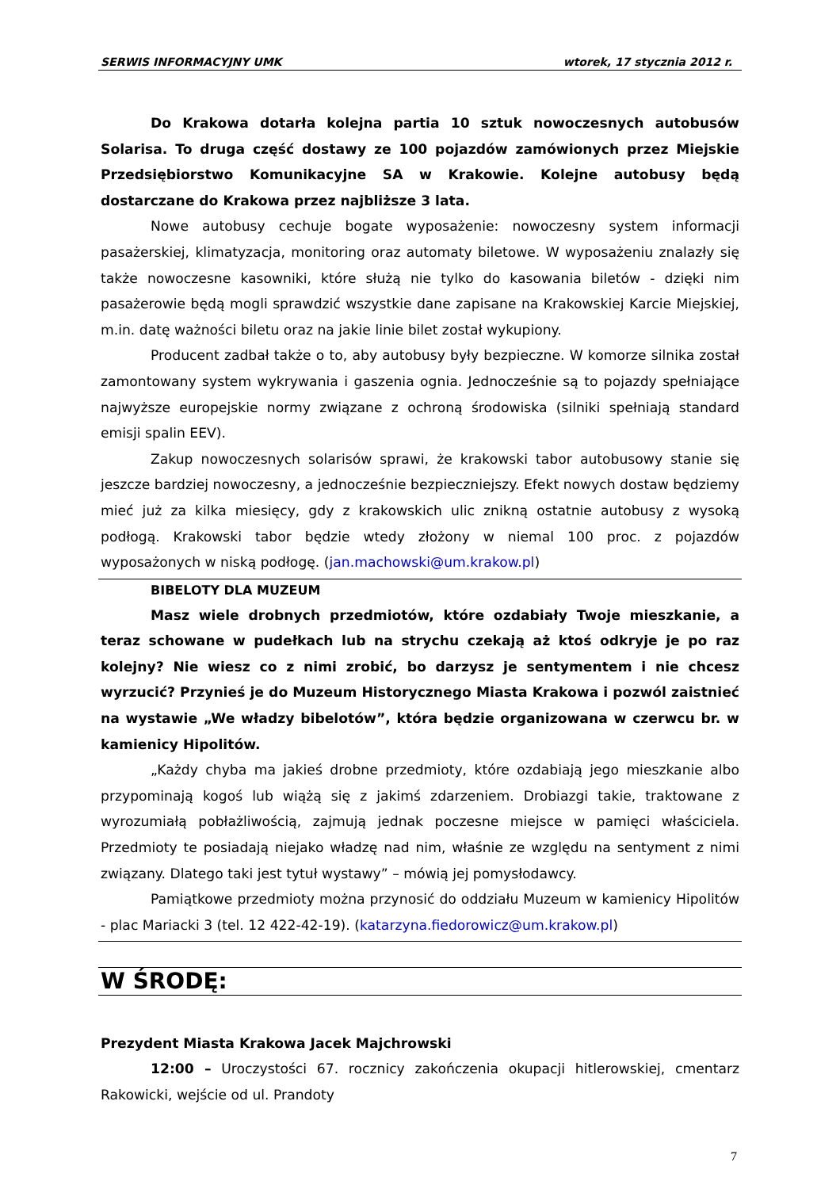SERWIS INFORMACYJNY UMK wtorek, 17 stycznia 2012 r.
Do Krakowa dotarła kolejna partia 10 sztuk nowoczesnych autobusów Solarisa. To druga część dostawy ze 100 pojazdów zamówionych przez Miejskie Przedsiębiorstwo Komunikacyjne SA w Krakowie. Kolejne autobusy będą dostarczane do Krakowa przez najbliższe 3 lata.
Nowe autobusy cechuje bogate wyposażenie: nowoczesny system informacji pasażerskiej, klimatyzacja, monitoring oraz automaty biletowe. W wyposażeniu znalazły się także nowoczesne kasowniki, które służą nie tylko do kasowania biletów - dzięki nim pasażerowie będą mogli sprawdzić wszystkie dane zapisane na Krakowskiej Karcie Miejskiej, m.in. datę ważności biletu oraz na jakie linie bilet został wykupiony.
Producent zadbał także o to, aby autobusy były bezpieczne. W komorze silnika został zamontowany system wykrywania i gaszenia ognia. Jednocześnie są to pojazdy spełniające najwyższe europejskie normy związane z ochroną środowiska (silniki spełniają standard emisji spalin EEV).
Zakup nowoczesnych solarisów sprawi, że krakowski tabor autobusowy stanie się jeszcze bardziej nowoczesny, a jednocześnie bezpieczniejszy. Efekt nowych dostaw będziemy mieć już za kilka miesięcy, gdy z krakowskich ulic znikną ostatnie autobusy z wysoką podłogą. Krakowski tabor będzie wtedy złożony w niemal 100 proc. z pojazdów wyposażonych w niską podłogę. (jan.machowski@um.krakow.pl)
BIBELOTY DLA MUZEUM
Masz wiele drobnych przedmiotów, które ozdabiały Twoje mieszkanie, a teraz schowane w pudełkach lub na strychu czekają aż ktoś odkryje je po raz kolejny? Nie wiesz co z nimi zrobić, bo darzysz je sentymentem i nie chcesz wyrzucić? Przynieś je do Muzeum Historycznego Miasta Krakowa i pozwól zaistnieć na wystawie „We władzy bibelotów”, która będzie organizowana w czerwcu br. w kamienicy Hipolitów.
„Każdy chyba ma jakieś drobne przedmioty, które ozdabiają jego mieszkanie albo przypominają kogoś lub wiążą się z jakimś zdarzeniem. Drobiazgi takie, traktowane z wyrozumiałą pobłażliwością, zajmują jednak poczesne miejsce w pamięci właściciela. Przedmioty te posiadają niejako władzę nad nim, właśnie ze względu na sentyment z nimi związany. Dlatego taki jest tytuł wystawy” – mówią jej pomysłodawcy.
Pamiątkowe przedmioty można przynosić do oddziału Muzeum w kamienicy Hipolitów - plac Mariacki 3 (tel. 12 422-42-19). (katarzyna.fiedorowicz@um.krakow.pl)
W ŚRODĘ:
Prezydent Miasta Krakowa Jacek Majchrowski
12:00 – Uroczystości 67. rocznicy zakończenia okupacji hitlerowskiej, cmentarz Rakowicki, wejście od ul. Prandoty
7